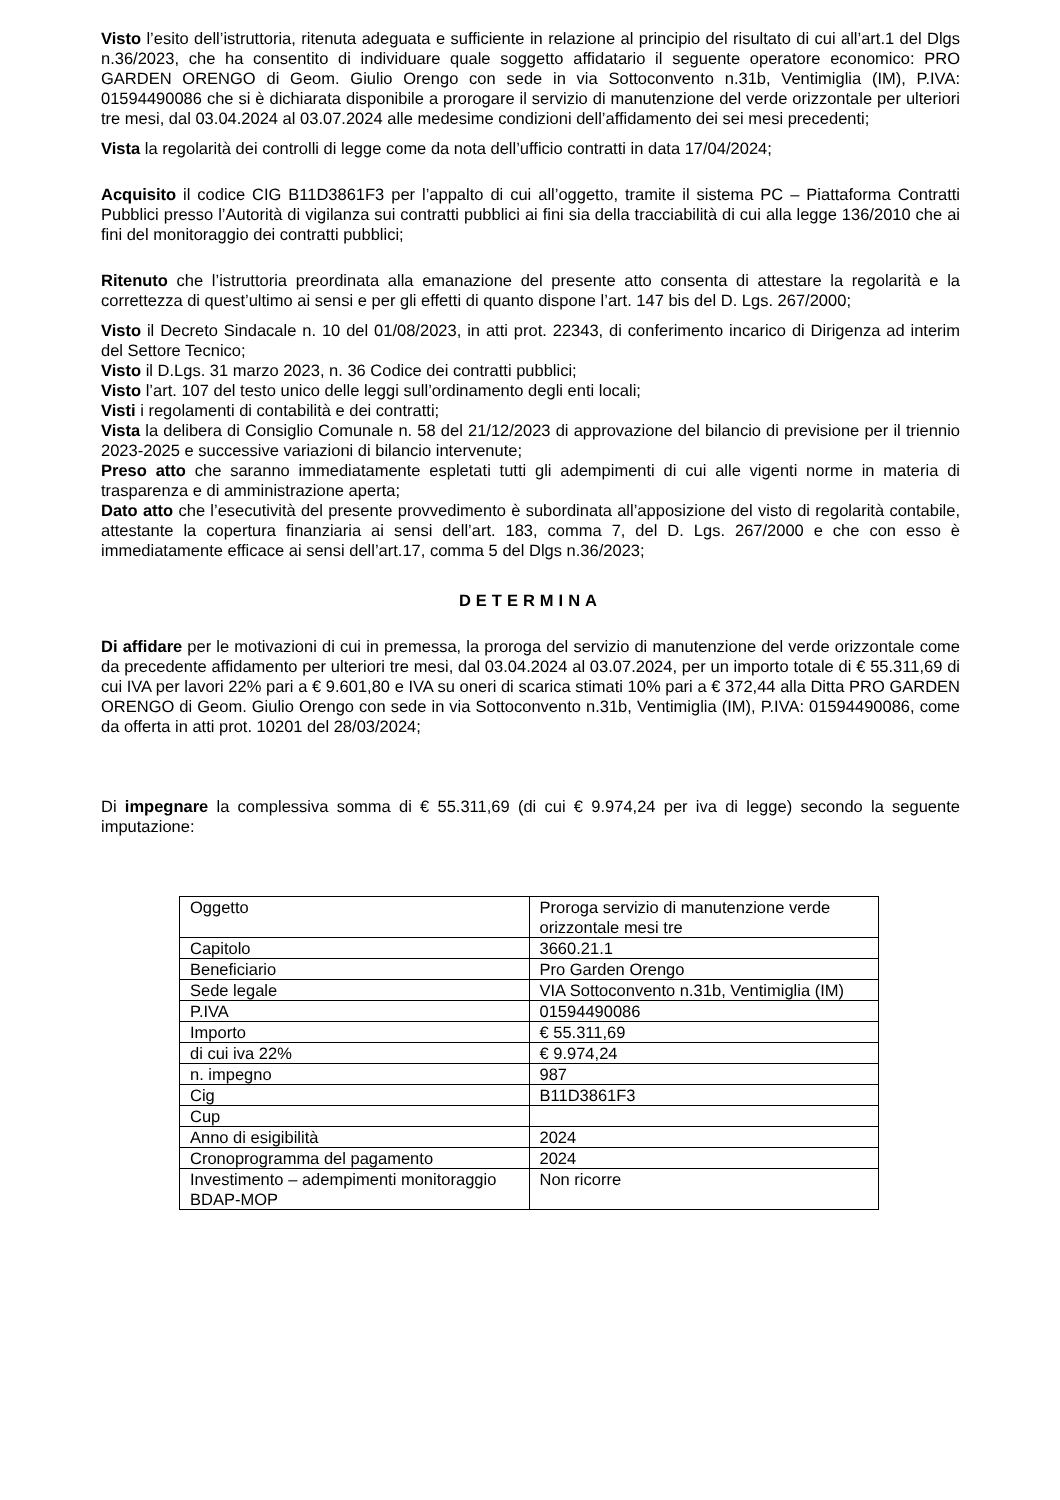Visto l’esito dell’istruttoria, ritenuta adeguata e sufficiente in relazione al principio del risultato di cui all’art.1 del Dlgs n.36/2023, che ha consentito di individuare quale soggetto affidatario il seguente operatore economico: PRO GARDEN ORENGO di Geom. Giulio Orengo con sede in via Sottoconvento n.31b, Ventimiglia (IM), P.IVA: 01594490086 che si è dichiarata disponibile a prorogare il servizio di manutenzione del verde orizzontale per ulteriori tre mesi, dal 03.04.2024 al 03.07.2024 alle medesime condizioni dell’affidamento dei sei mesi precedenti;
Vista la regolarità dei controlli di legge come da nota dell’ufficio contratti in data 17/04/2024;
Acquisito il codice CIG B11D3861F3 per l’appalto di cui all’oggetto, tramite il sistema PC – Piattaforma Contratti Pubblici presso l’Autorità di vigilanza sui contratti pubblici ai fini sia della tracciabilità di cui alla legge 136/2010 che ai fini del monitoraggio dei contratti pubblici;
Ritenuto che l’istruttoria preordinata alla emanazione del presente atto consenta di attestare la regolarità e la correttezza di quest’ultimo ai sensi e per gli effetti di quanto dispone l’art. 147 bis del D. Lgs. 267/2000;
Visto il Decreto Sindacale n. 10 del 01/08/2023, in atti prot. 22343, di conferimento incarico di Dirigenza ad interim del Settore Tecnico;
Visto il D.Lgs. 31 marzo 2023, n. 36 Codice dei contratti pubblici;
Visto l’art. 107 del testo unico delle leggi sull’ordinamento degli enti locali;
Visti i regolamenti di contabilità e dei contratti;
Vista la delibera di Consiglio Comunale n. 58 del 21/12/2023 di approvazione del bilancio di previsione per il triennio 2023-2025 e successive variazioni di bilancio intervenute;
Preso atto che saranno immediatamente espletati tutti gli adempimenti di cui alle vigenti norme in materia di trasparenza e di amministrazione aperta;
Dato atto che l’esecutività del presente provvedimento è subordinata all’apposizione del visto di regolarità contabile, attestante la copertura finanziaria ai sensi dell’art. 183, comma 7, del D. Lgs. 267/2000 e che con esso è immediatamente efficace ai sensi dell’art.17, comma 5 del Dlgs n.36/2023;
DETERMINA
Di affidare per le motivazioni di cui in premessa, la proroga del servizio di manutenzione del verde orizzontale come da precedente affidamento per ulteriori tre mesi, dal 03.04.2024 al 03.07.2024, per un importo totale di € 55.311,69 di cui IVA per lavori 22% pari a € 9.601,80 e IVA su oneri di scarica stimati 10% pari a € 372,44 alla Ditta PRO GARDEN ORENGO di Geom. Giulio Orengo con sede in via Sottoconvento n.31b, Ventimiglia (IM), P.IVA: 01594490086, come da offerta in atti prot. 10201 del 28/03/2024;
Di impegnare la complessiva somma di € 55.311,69 (di cui € 9.974,24 per iva di legge) secondo la seguente imputazione:
| Oggetto | Proroga servizio di manutenzione verde orizzontale mesi tre |
| Capitolo | 3660.21.1 |
| Beneficiario | Pro Garden Orengo |
| Sede legale | VIA Sottoconvento n.31b, Ventimiglia (IM) |
| P.IVA | 01594490086 |
| Importo | € 55.311,69 |
| di cui iva 22% | € 9.974,24 |
| n. impegno | 987 |
| Cig | B11D3861F3 |
| Cup | |
| Anno di esigibilità | 2024 |
| Cronoprogramma del pagamento | 2024 |
| Investimento – adempimenti monitoraggio BDAP-MOP | Non ricorre |